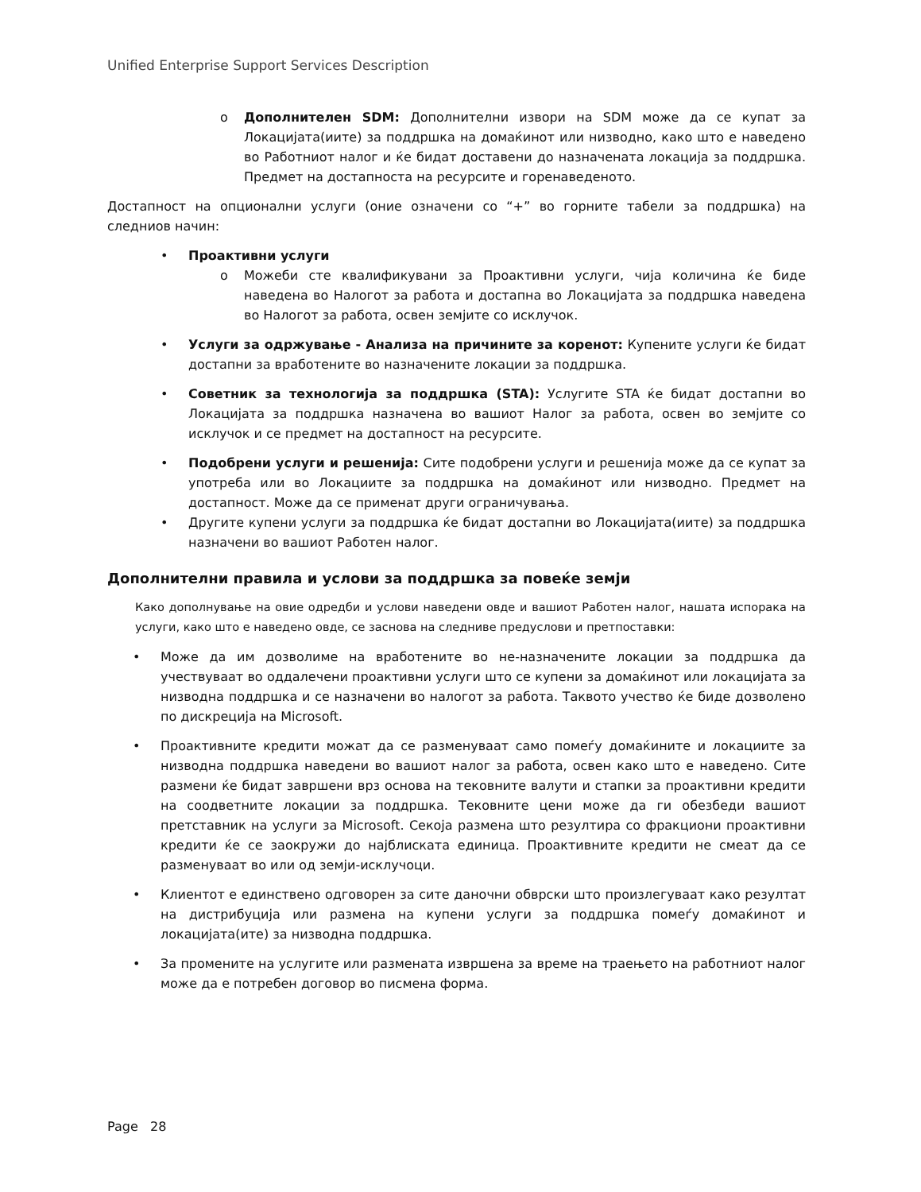Unified Enterprise Support Services Description
o Дополнителен SDM: Дополнителни извори на SDM може да се купат за Локацијата(иите) за поддршка на домаќинот или низводно, како што е наведено во Работниот налог и ќе бидат доставени до назначената локација за поддршка. Предмет на достапноста на ресурсите и горенаведеното.
Достапност на опционални услуги (оние означени со “+” во горните табели за поддршка) на следниов начин:
• Проактивни услуги
o Можеби сте квалификувани за Проактивни услуги, чија количина ќе биде наведена во Налогот за работа и достапна во Локацијата за поддршка наведена во Налогот за работа, освен земјите со исклучок.
• Услуги за одржување - Анализа на причините за коренот: Купените услуги ќе бидат достапни за вработените во назначените локации за поддршка.
• Советник за технологија за поддршка (STA): Услугите STA ќе бидат достапни во Локацијата за поддршка назначена во вашиот Налог за работа, освен во земјите со исклучок и се предмет на достапност на ресурсите.
• Подобрени услуги и решенија: Сите подобрени услуги и решенија може да се купат за употреба или во Локациите за поддршка на домаќинот или низводно. Предмет на достапност. Може да се применат други ограничувања.
• Другите купени услуги за поддршка ќе бидат достапни во Локацијата(иите) за поддршка назначени во вашиот Работен налог.
Дополнителни правила и услови за поддршка за повеќе земји
Како дополнување на овие одредби и услови наведени овде и вашиот Работен налог, нашата испорака на услуги, како што е наведено овде, се заснова на следниве предуслови и претпоставки:
• Може да им дозволиме на вработените во не-назначените локации за поддршка да учествуваат во оддалечени проактивни услуги што се купени за домаќинот или локацијата за низводна поддршка и се назначени во налогот за работа. Таквото учество ќе биде дозволено по дискреција на Microsoft.
• Проактивните кредити можат да се разменуваат само помеѓу домаќините и локациите за низводна поддршка наведени во вашиот налог за работа, освен како што е наведено. Сите размени ќе бидат завршени врз основа на тековните валути и стапки за проактивни кредити на соодветните локации за поддршка. Тековните цени може да ги обезбеди вашиот претставник на услуги за Microsoft. Секоја размена што резултира со фракциони проактивни кредити ќе се заокружи до најблиската единица. Проактивните кредити не смеат да се разменуваат во или од земји-исклучоци.
• Клиентот е единствено одговорен за сите даночни обврски што произлегуваат како резултат на дистрибуција или размена на купени услуги за поддршка помеѓу домаќинот и локацијата(ите) за низводна поддршка.
• За промените на услугите или размената извршена за време на траењето на работниот налог може да е потребен договор во писмена форма.
Page 28